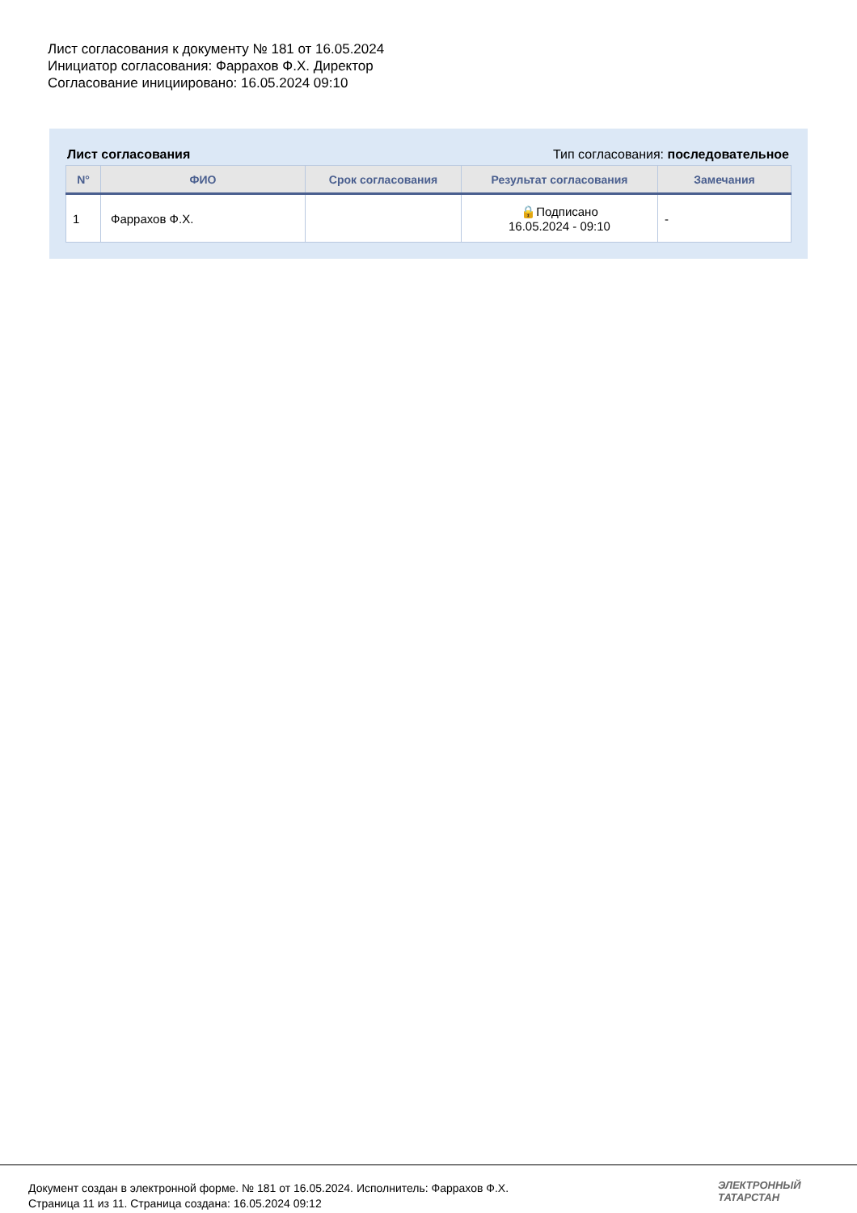Лист согласования к документу № 181 от 16.05.2024
Инициатор согласования: Фаррахов Ф.Х. Директор
Согласование инициировано: 16.05.2024 09:10
Лист согласования Тип согласования: последовательное
| N° | ФИО | Срок согласования | Результат согласования | Замечания |
| --- | --- | --- | --- | --- |
| 1 | Фаррахов Ф.Х. | | 🔒Подписано 16.05.2024 - 09:10 | - |
Документ создан в электронной форме. № 181 от 16.05.2024. Исполнитель: Фаррахов Ф.Х.
Страница 11 из 11. Страница создана: 16.05.2024 09:12
ЭЛЕКТРОННЫЙ
ТАТАРСТАН